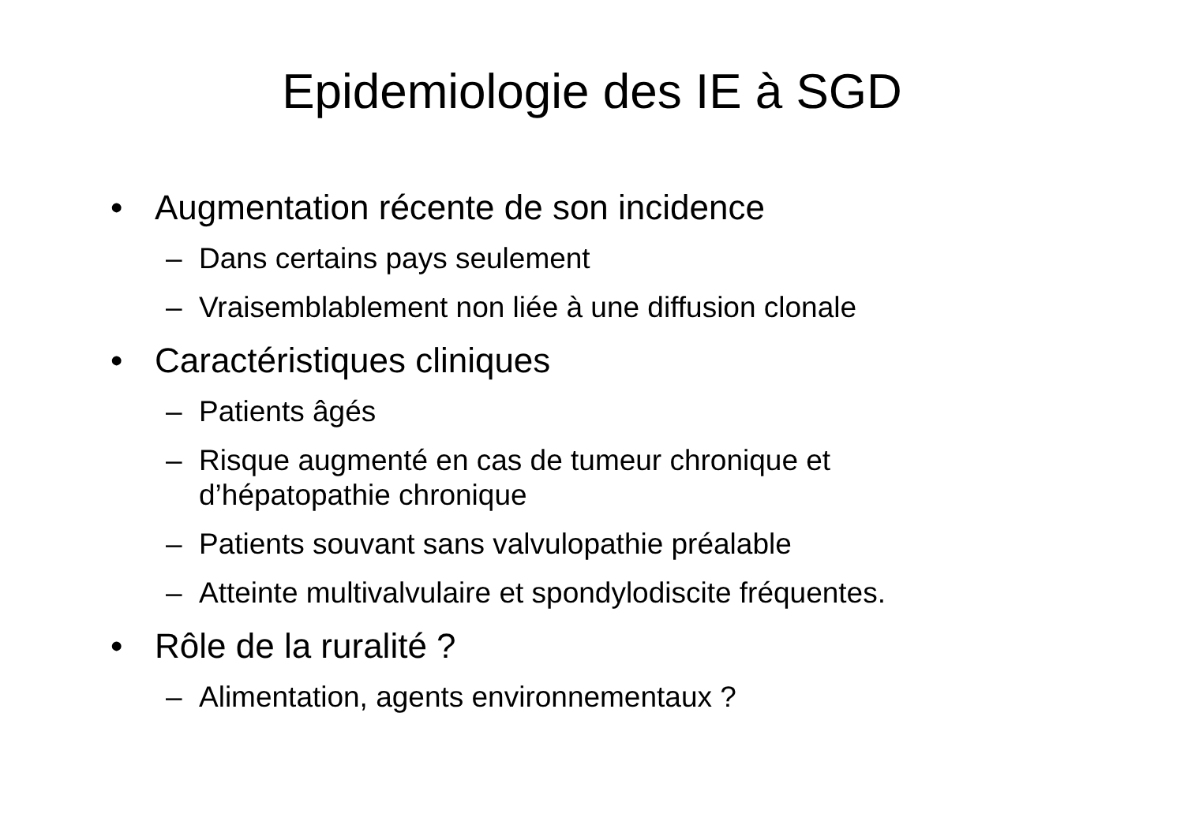Epidemiologie des IE à SGD
• Augmentation récente de son incidence
– Dans certains pays seulement
– Vraisemblablement non liée à une diffusion clonale
• Caractéristiques cliniques
– Patients âgés
– Risque augmenté en cas de tumeur chronique et d’hépatopathie chronique
– Patients souvant sans valvulopathie préalable
– Atteinte multivalvulaire et spondylodiscite fréquentes.
• Rôle de la ruralité ?
– Alimentation, agents environnementaux ?